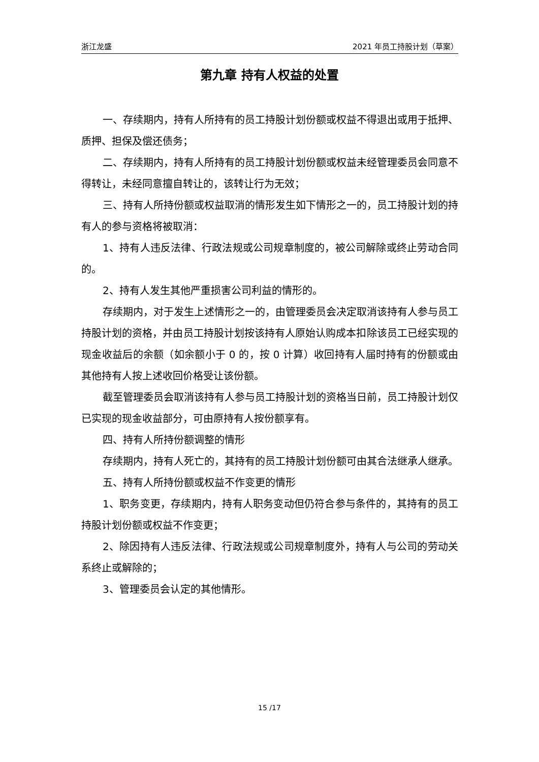浙江龙盛 2021 年员工持股计划（草案）
第九章 持有人权益的处置
一、存续期内，持有人所持有的员工持股计划份额或权益不得退出或用于抵押、质押、担保及偿还债务；
二、存续期内，持有人所持有的员工持股计划份额或权益未经管理委员会同意不得转让，未经同意擅自转让的，该转让行为无效；
三、持有人所持份额或权益取消的情形发生如下情形之一的，员工持股计划的持有人的参与资格将被取消：
1、持有人违反法律、行政法规或公司规章制度的，被公司解除或终止劳动合同的。
2、持有人发生其他严重损害公司利益的情形的。
存续期内，对于发生上述情形之一的，由管理委员会决定取消该持有人参与员工持股计划的资格，并由员工持股计划按该持有人原始认购成本扣除该员工已经实现的现金收益后的余额（如余额小于 0 的，按 0 计算）收回持有人届时持有的份额或由其他持有人按上述收回价格受让该份额。
截至管理委员会取消该持有人参与员工持股计划的资格当日前，员工持股计划仅已实现的现金收益部分，可由原持有人按份额享有。
四、持有人所持份额调整的情形
存续期内，持有人死亡的，其持有的员工持股计划份额可由其合法继承人继承。
五、持有人所持份额或权益不作变更的情形
1、职务变更，存续期内，持有人职务变动但仍符合参与条件的，其持有的员工持股计划份额或权益不作变更；
2、除因持有人违反法律、行政法规或公司规章制度外，持有人与公司的劳动关系终止或解除的；
3、管理委员会认定的其他情形。
15 /17